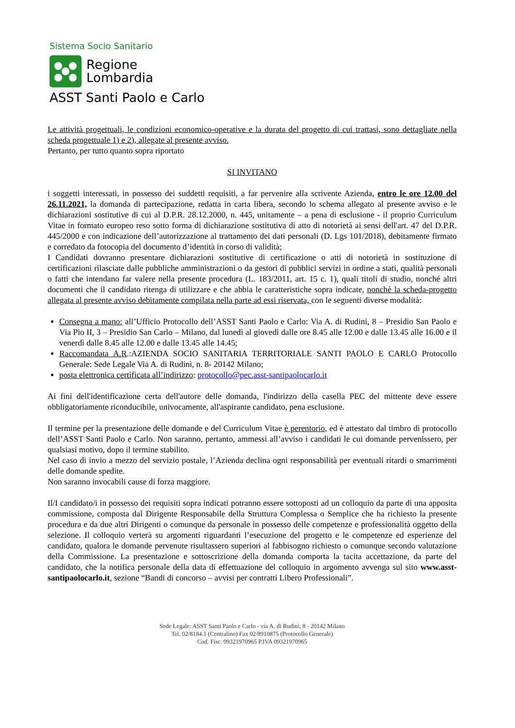Sistema Socio Sanitario
Regione
Lombardia
ASST Santi Paolo e Carlo
Le attività progettuali, le condizioni economico-operative e la durata del progetto di cui trattasi, sono dettagliate nella scheda progettuale 1) e 2), allegate al presente avviso.
Pertanto, per tutto quanto sopra riportato
SI INVITANO
i soggetti interessati, in possesso dei suddetti requisiti, a far pervenire alla scrivente Azienda, entro le ore 12.00 del 26.11.2021, la domanda di partecipazione, redatta in carta libera, secondo lo schema allegato al presente avviso e le dichiarazioni sostitutive di cui al D.P.R. 28.12.2000, n. 445, unitamente – a pena di esclusione - il proprio Curriculum Vitae in formato europeo reso sotto forma di dichiarazione sostitutiva di atto di notorietà ai sensi dell'art. 47 del D.P.R. 445/2000 e con indicazione dell’autorizzazione al trattamento dei dati personali (D. Lgs 101/2018), debitamente firmato e corredato da fotocopia del documento d’identità in corso di validità;
I Candidati dovranno presentare dichiarazioni sostitutive di certificazione o atti di notorietà in sostituzione di certificazioni rilasciate dalle pubbliche amministrazioni o da gestori di pubblici servizi in ordine a stati, qualità personali o fatti che intendano far valere nella presente procedura (L. 183/2011, art. 15 c. 1), quali titoli di studio, nonché altri documenti che il candidato ritenga di utilizzare e che abbia le caratteristiche sopra indicate, nonché la scheda-progetto allegata al presente avviso debitamente compilata nella parte ad essi riservata, con le seguenti diverse modalità:
Consegna a mano: all’Ufficio Protocollo dell’ASST Santi Paolo e Carlo: Via A. di Rudinì, 8 – Presidio San Paolo e Via Pio II, 3 – Presidio San Carlo – Milano, dal lunedì al giovedì dalle ore 8.45 alle 12.00 e dalle 13.45 alle 16.00 e il venerdì dalle 8.45 alle 12.00 e dalle 13.45 alle 14.45;
Raccomandata A.R.:AZIENDA SOCIO SANITARIA TERRITORIALE SANTI PAOLO E CARLO Protocollo Generale: Sede Legale Via A. di Rudinì, n. 8- 20142 Milano;
posta elettronica certificata all’indirizzo: protocollo@pec.asst-santipaolocarlo.it
Ai fini dell'identificazione certa dell'autore delle domanda, l'indirizzo della casella PEC del mittente deve essere obbligatoriamente riconducibile, univocamente, all'aspirante candidato, pena esclusione.
Il termine per la presentazione delle domande e del Curriculum Vitae è perentorio, ed è attestato dal timbro di protocollo dell’ASST Santi Paolo e Carlo. Non saranno, pertanto, ammessi all’avviso i candidati le cui domande pervenissero, per qualsiasi motivo, dopo il termine stabilito.
Nel caso di invio a mezzo del servizio postale, l’Azienda declina ogni responsabilità per eventuali ritardi o smarrimenti delle domande spedite.
Non saranno invocabili cause di forza maggiore.
Il/I candidato/i in possesso dei requisiti sopra indicati potranno essere sottoposti ad un colloquio da parte di una apposita commissione, composta dal Dirigente Responsabile della Struttura Complessa o Semplice che ha richiesto la presente procedura e da due altri Dirigenti o comunque da personale in possesso delle competenze e professionalità oggetto della selezione. Il colloquio verterà su argomenti riguardanti l’esecuzione del progetto e le competenze ed esperienze del candidato, qualora le domande pervenute risultassero superiori al fabbisogno richiesto o comunque secondo valutazione della Commissione. La presentazione e sottoscrizione della domanda comporta la tacita accettazione, da parte del candidato, che la notifica personale della data di effettuazione del colloquio in argomento avvenga sul sito www.asst-santipaolocarlo.it, sezione “Bandi di concorso – avvisi per contratti Libero Professionali”.
Sede Legale: ASST Santi Paolo e Carlo - via A. di Rudinì, 8 - 20142 Milano
Tel. 02/8184.1 (Centralino) Fax 02/8910875 (Protocollo Generale)
Cod. Fisc. 09321970965 P.IVA 09321970965